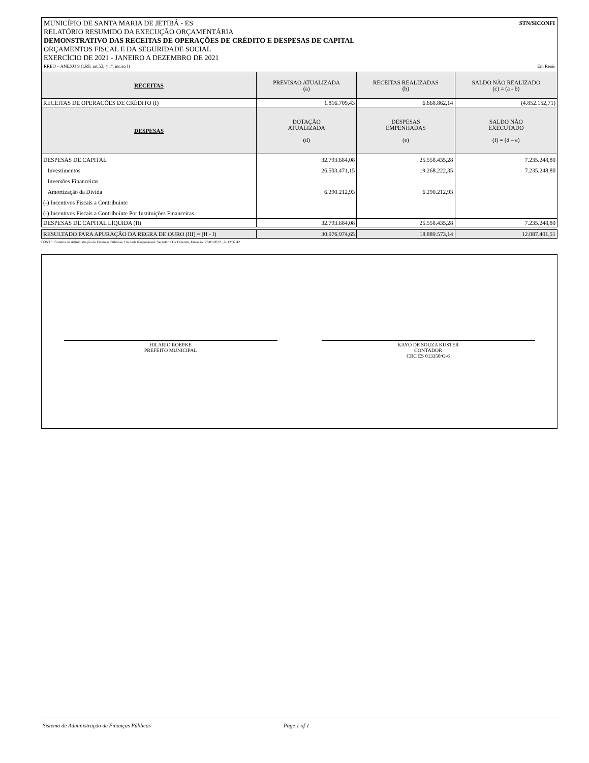MUNICÍPIO DE SANTA MARIA DE JETIBÁ - ES STN/SICONFI
RELATÓRIO RESUMIDO DA EXECUÇÃO ORÇAMENTÁRIA
DEMONSTRATIVO DAS RECEITAS DE OPERAÇÕES DE CRÉDITO E DESPESAS DE CAPITAL
ORÇAMENTOS FISCAL E DA SEGURIDADE SOCIAL
EXERCÍCIO DE 2021 - JANEIRO A DEZEMBRO DE 2021
RREO – ANEXO 9 (LRF, art.53, § 1º, inciso I) Em Reais
| RECEITAS | PREVISAO ATUALIZADA (a) | RECEITAS REALIZADAS (b) | SALDO NÃO REALIZADO (c) = (a - b) |
| --- | --- | --- | --- |
| RECEITAS DE OPERAÇÕES DE CRÉDITO (I) | 1.816.709,43 | 6.668.862,14 | (4.852.152,71) |
| DESPESAS | DOTAÇÃO ATUALIZADA (d) | DESPESAS EMPENHADAS (e) | SALDO NÃO EXECUTADO (f) = (d – e) |
| DESPESAS DE CAPITAL | 32.793.684,08 | 25.558.435,28 | 7.235.248,80 |
| Investimentos | 26.503.471,15 | 19.268.222,35 | 7.235.248,80 |
| Inversões Financeiras | | | |
| Amortização da Dívida | 6.290.212,93 | 6.290.212,93 | |
| (-) Incentivos Fiscais a Contribuinte | | | |
| (-) Incentivos Fiscais a Contribuinte Por Instituições Financeiras | | | |
| DESPESAS DE CAPITAL LÍQUIDA (II) | 32.793.684,08 | 25.558.435,28 | 7.235.248,80 |
| RESULTADO PARA APURAÇÃO DA REGRA DE OURO (III) = (II - I) | 30.976.974,65 | 18.889.573,14 | 12.087.401,51 |
FONTE: Sistema de Administração de Finanças Públicas, Unidade Responsável: Secretaria De Fazenda, Emissão: 27/01/2022 , às 12:37:42
HILARIO ROEPKE
PREFEITO MUNICIPAL
KAYO DE SOUZA KUSTER
CONTADOR
CRC ES 013350/O-6
Sistema de Administração de Finanças Públicas Page 1 of 1